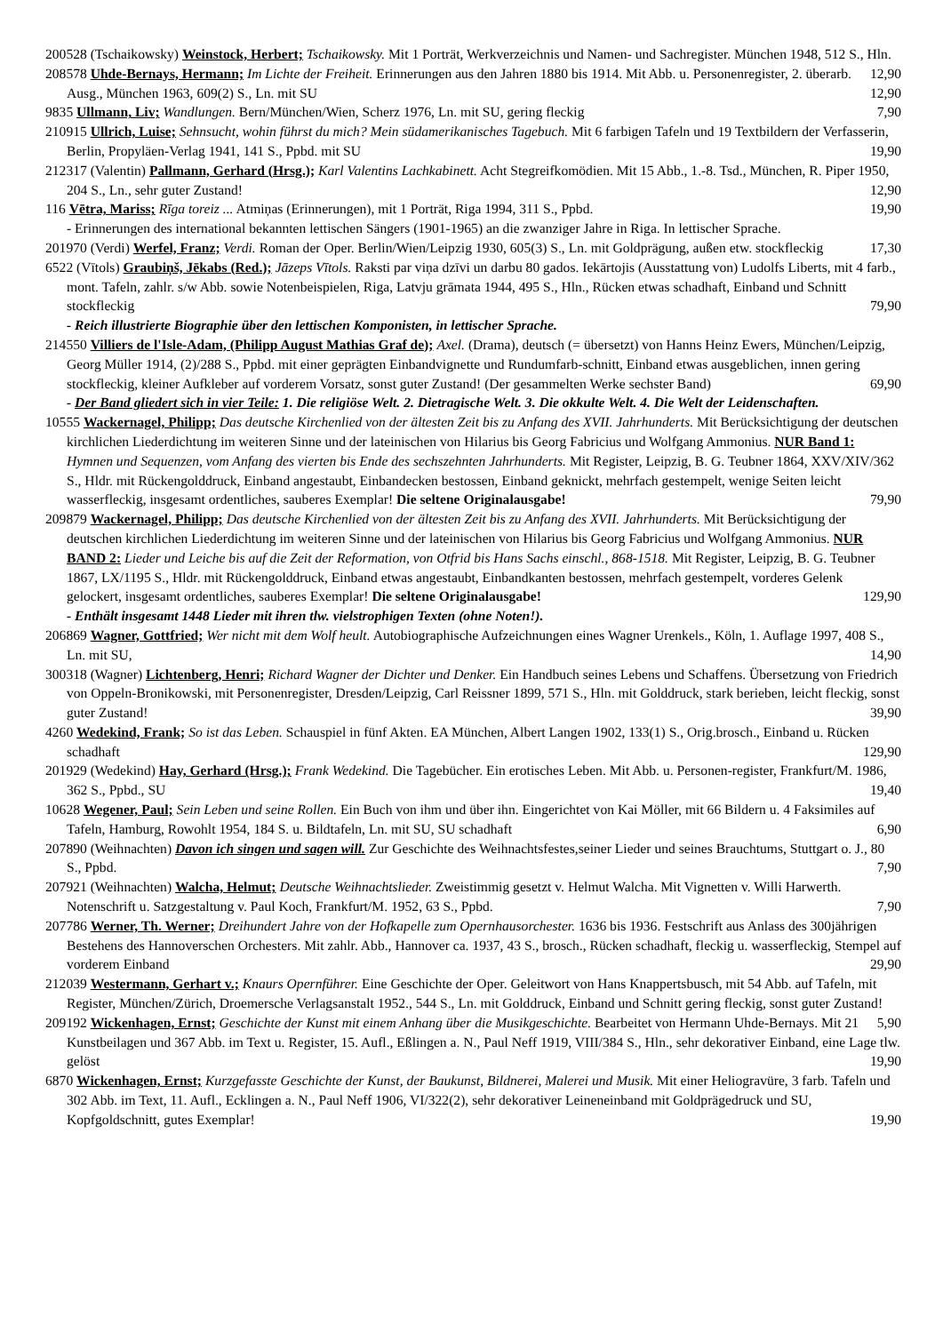200528 (Tschaikowsky) Weinstock, Herbert; Tschaikowsky. Mit 1 Porträt, Werkverzeichnis und Namen- und Sachregister. München 1948, 512 S., Hln. 12,90
208578 Uhde-Bernays, Hermann; Im Lichte der Freiheit. Erinnerungen aus den Jahren 1880 bis 1914. Mit Abb. u. Personenregister, 2. überarb. Ausg., München 1963, 609(2) S., Ln. mit SU 12,90
9835 Ullmann, Liv; Wandlungen. Bern/München/Wien, Scherz 1976, Ln. mit SU, gering fleckig 7,90
210915 Ullrich, Luise; Sehnsucht, wohin führst du mich? Mein südamerikanisches Tagebuch. Mit 6 farbigen Tafeln und 19 Textbildern der Verfasserin, Berlin, Propyläen-Verlag 1941, 141 S., Ppbd. mit SU 19,90
212317 (Valentin) Pallmann, Gerhard (Hrsg.); Karl Valentins Lachkabinett. Acht Stegreifkomödien. Mit 15 Abb., 1.-8. Tsd., München, R. Piper 1950, 204 S., Ln., sehr guter Zustand! 12,90
116 Vētra, Mariss; Rīga toreiz ... Atmiņas (Erinnerungen), mit 1 Porträt, Riga 1994, 311 S., Ppbd. 19,90
- Erinnerungen des international bekannten lettischen Sängers (1901-1965) an die zwanziger Jahre in Riga. In lettischer Sprache.
201970 (Verdi) Werfel, Franz; Verdi. Roman der Oper. Berlin/Wien/Leipzig 1930, 605(3) S., Ln. mit Goldprägung, außen etw. stockfleckig 17,30
6522 (Vītols) Graubiņš, Jēkabs (Red.); Jāzeps Vītols. Raksti par viņa dzīvi un darbu 80 gados. Iekārtojis (Ausstattung von) Ludolfs Liberts, mit 4 farb., mont. Tafeln, zahlr. s/w Abb. sowie Notenbeispielen, Riga, Latvju grāmata 1944, 495 S., Hln., Rücken etwas schadhaft, Einband und Schnitt stockfleckig 79,90
- Reich illustrierte Biographie über den lettischen Komponisten, in lettischer Sprache.
214550 Villiers de l'Isle-Adam, (Philipp August Mathias Graf de); Axel. (Drama), deutsch (= übersetzt) von Hanns Heinz Ewers, München/Leipzig, Georg Müller 1914, (2)/288 S., Ppbd. mit einer geprägten Einbandvignette und Rundumfarb-schnitt, Einband etwas ausgeblichen, innen gering stockfleckig, kleiner Aufkleber auf vorderem Vorsatz, sonst guter Zustand! (Der gesammelten Werke sechster Band) 69,90
- Der Band gliedert sich in vier Teile: 1. Die religiöse Welt. 2. Dietragische Welt. 3. Die okkulte Welt. 4. Die Welt der Leidenschaften.
10555 Wackernagel, Philipp; Das deutsche Kirchenlied von der ältesten Zeit bis zu Anfang des XVII. Jahrhunderts. Mit Berücksichtigung der deutschen kirchlichen Liederdichtung im weiteren Sinne und der lateinischen von Hilarius bis Georg Fabricius und Wolfgang Ammonius. NUR Band 1: Hymnen und Sequenzen, vom Anfang des vierten bis Ende des sechszehnten Jahrhunderts. Mit Register, Leipzig, B. G. Teubner 1864, XXV/XIV/362 S., Hldr. mit Rückengolddruck, Einband angestaubt, Einbandecken bestossen, Einband geknickt, mehrfach gestempelt, wenige Seiten leicht wasserfleckig, insgesamt ordentliches, sauberes Exemplar! Die seltene Originalausgabe! 79,90
209879 Wackernagel, Philipp; Das deutsche Kirchenlied von der ältesten Zeit bis zu Anfang des XVII. Jahrhunderts. Mit Berücksichtigung der deutschen kirchlichen Liederdichtung im weiteren Sinne und der lateinischen von Hilarius bis Georg Fabricius und Wolfgang Ammonius. NUR BAND 2: Lieder und Leiche bis auf die Zeit der Reformation, von Otfrid bis Hans Sachs einschl., 868-1518. Mit Register, Leipzig, B. G. Teubner 1867, LX/1195 S., Hldr. mit Rückengolddruck, Einband etwas angestaubt, Einbandkanten bestossen, mehrfach gestempelt, vorderes Gelenk gelockert, insgesamt ordentliches, sauberes Exemplar! Die seltene Originalausgabe! 129,90
- Enthält insgesamt 1448 Lieder mit ihren tlw. vielstrophigen Texten (ohne Noten!).
206869 Wagner, Gottfried; Wer nicht mit dem Wolf heult. Autobiographische Aufzeichnungen eines Wagner Urenkels., Köln, 1. Auflage 1997, 408 S., Ln. mit SU, 14,90
300318 (Wagner) Lichtenberg, Henri; Richard Wagner der Dichter und Denker. Ein Handbuch seines Lebens und Schaffens. Übersetzung von Friedrich von Oppeln-Bronikowski, mit Personenregister, Dresden/Leipzig, Carl Reissner 1899, 571 S., Hln. mit Golddruck, stark berieben, leicht fleckig, sonst guter Zustand! 39,90
4260 Wedekind, Frank; So ist das Leben. Schauspiel in fünf Akten. EA München, Albert Langen 1902, 133(1) S., Orig.brosch., Einband u. Rücken schadhaft 129,90
201929 (Wedekind) Hay, Gerhard (Hrsg.); Frank Wedekind. Die Tagebücher. Ein erotisches Leben. Mit Abb. u. Personen-register, Frankfurt/M. 1986, 362 S., Ppbd., SU 19,40
10628 Wegener, Paul; Sein Leben und seine Rollen. Ein Buch von ihm und über ihn. Eingerichtet von Kai Möller, mit 66 Bildern u. 4 Faksimiles auf Tafeln, Hamburg, Rowohlt 1954, 184 S. u. Bildtafeln, Ln. mit SU, SU schadhaft 6,90
207890 (Weihnachten) Davon ich singen und sagen will. Zur Geschichte des Weihnachtsfestes,seiner Lieder und seines Brauchtums, Stuttgart o. J., 80 S., Ppbd. 7,90
207921 (Weihnachten) Walcha, Helmut; Deutsche Weihnachtslieder. Zweistimmig gesetzt v. Helmut Walcha. Mit Vignetten v. Willi Harwerth. Notenschrift u. Satzgestaltung v. Paul Koch, Frankfurt/M. 1952, 63 S., Ppbd. 7,90
207786 Werner, Th. Werner; Dreihundert Jahre von der Hofkapelle zum Opernhausorchester. 1636 bis 1936. Festschrift aus Anlass des 300jährigen Bestehens des Hannoverschen Orchesters. Mit zahlr. Abb., Hannover ca. 1937, 43 S., brosch., Rücken schadhaft, fleckig u. wasserfleckig, Stempel auf vorderem Einband 29,90
212039 Westermann, Gerhart v.; Knaurs Opernführer. Eine Geschichte der Oper. Geleitwort von Hans Knappertsbusch, mit 54 Abb. auf Tafeln, mit Register, München/Zürich, Droemersche Verlagsanstalt 1952., 544 S., Ln. mit Golddruck, Einband und Schnitt gering fleckig, sonst guter Zustand! 5,90
209192 Wickenhagen, Ernst; Geschichte der Kunst mit einem Anhang über die Musikgeschichte. Bearbeitet von Hermann Uhde-Bernays. Mit 21 Kunstbeilagen und 367 Abb. im Text u. Register, 15. Aufl., Eßlingen a. N., Paul Neff 1919, VIII/384 S., Hln., sehr dekorativer Einband, eine Lage tlw. gelöst 19,90
6870 Wickenhagen, Ernst; Kurzgefasste Geschichte der Kunst, der Baukunst, Bildnerei, Malerei und Musik. Mit einer Heliogravüre, 3 farb. Tafeln und 302 Abb. im Text, 11. Aufl., Ecklingen a. N., Paul Neff 1906, VI/322(2), sehr dekorativer Leineneinband mit Goldprägedruck und SU, Kopfgoldschnitt, gutes Exemplar! 19,90